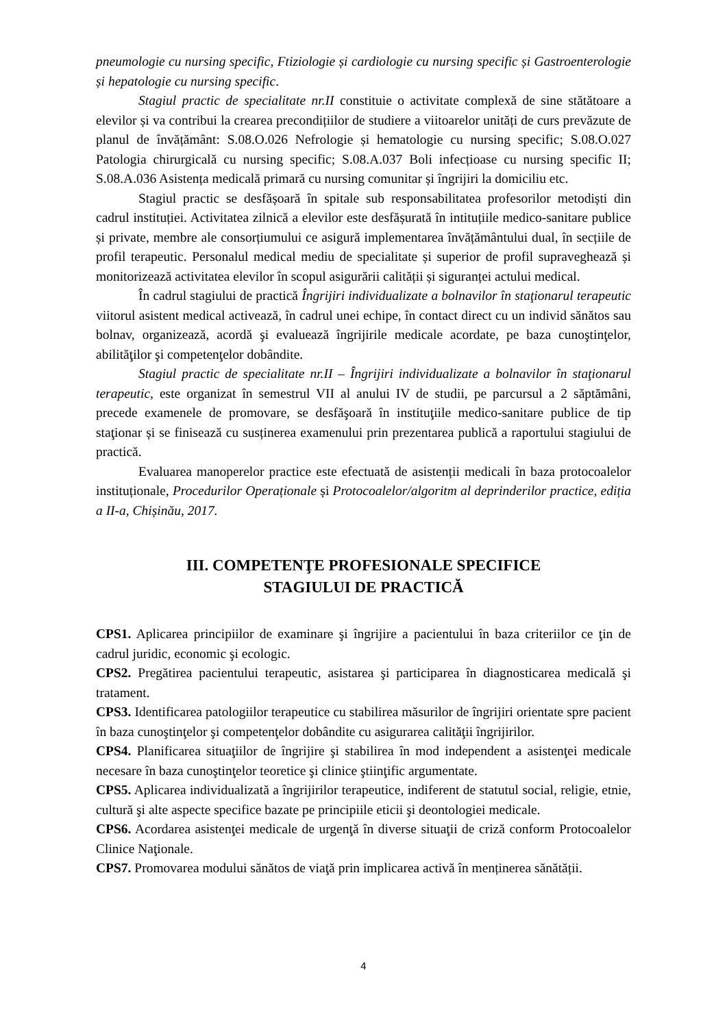pneumologie cu nursing specific, Ftiziologie și cardiologie cu nursing specific și Gastroenterologie și hepatologie cu nursing specific.
Stagiul practic de specialitate nr.II constituie o activitate complexă de sine stătătoare a elevilor și va contribui la crearea precondițiilor de studiere a viitoarelor unități de curs prevăzute de planul de învățământ: S.08.O.026 Nefrologie și hematologie cu nursing specific; S.08.O.027 Patologia chirurgicală cu nursing specific; S.08.A.037 Boli infecțioase cu nursing specific II; S.08.A.036 Asistența medicală primară cu nursing comunitar și îngrijiri la domiciliu etc.
Stagiul practic se desfășoară în spitale sub responsabilitatea profesorilor metodiști din cadrul instituției. Activitatea zilnică a elevilor este desfășurată în intituțiile medico-sanitare publice și private, membre ale consorțiumului ce asigură implementarea învățământului dual, în secțiile de profil terapeutic. Personalul medical mediu de specialitate și superior de profil supraveghează și monitorizează activitatea elevilor în scopul asigurării calității și siguranței actului medical.
În cadrul stagiului de practică Îngrijiri individualizate a bolnavilor în staţionarul terapeutic viitorul asistent medical activează, în cadrul unei echipe, în contact direct cu un individ sănătos sau bolnav, organizează, acordă şi evaluează îngrijirile medicale acordate, pe baza cunoştinţelor, abilităţilor şi competenţelor dobândite.
Stagiul practic de specialitate nr.II – Îngrijiri individualizate a bolnavilor în staţionarul terapeutic, este organizat în semestrul VII al anului IV de studii, pe parcursul a 2 săptămâni, precede examenele de promovare, se desfăşoară în instituţiile medico-sanitare publice de tip staţionar și se finisează cu susținerea examenului prin prezentarea publică a raportului stagiului de practică.
Evaluarea manoperelor practice este efectuată de asistenții medicali în baza protocoalelor instituționale, Procedurilor Operaționale și Protocoalelor/algoritm al deprinderilor practice, ediția a II-a, Chișinău, 2017.
III. COMPETENŢE PROFESIONALE SPECIFICE
STAGIULUI DE PRACTICĂ
CPS1. Aplicarea principiilor de examinare şi îngrijire a pacientului în baza criteriilor ce ţin de cadrul juridic, economic şi ecologic.
CPS2. Pregătirea pacientului terapeutic, asistarea şi participarea în diagnosticarea medicală şi tratament.
CPS3. Identificarea patologiilor terapeutice cu stabilirea măsurilor de îngrijiri orientate spre pacient în baza cunoştinţelor şi competenţelor dobândite cu asigurarea calităţii îngrijirilor.
CPS4. Planificarea situaţiilor de îngrijire şi stabilirea în mod independent a asistenţei medicale necesare în baza cunoştinţelor teoretice şi clinice ştiinţific argumentate.
CPS5. Aplicarea individualizată a îngrijirilor terapeutice, indiferent de statutul social, religie, etnie, cultură şi alte aspecte specifice bazate pe principiile eticii şi deontologiei medicale.
CPS6. Acordarea asistenţei medicale de urgenţă în diverse situaţii de criză conform Protocoalelor Clinice Naţionale.
CPS7. Promovarea modului sănătos de viaţă prin implicarea activă în menținerea sănătății.
4